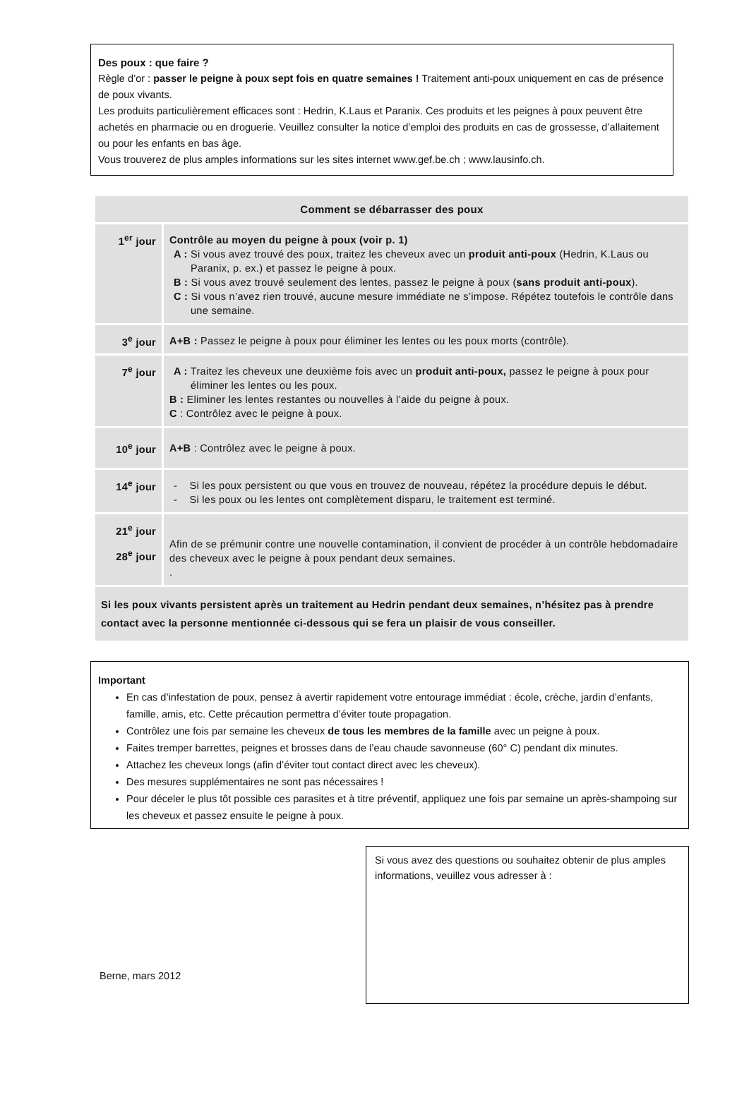Des poux : que faire ?
Règle d’or : passer le peigne à poux sept fois en quatre semaines ! Traitement anti-poux uniquement en cas de présence de poux vivants.
Les produits particulièrement efficaces sont : Hedrin, K.Laus et Paranix. Ces produits et les peignes à poux peuvent être achetés en pharmacie ou en droguerie. Veuillez consulter la notice d’emploi des produits en cas de grossesse, d’allaitement ou pour les enfants en bas âge.
Vous trouverez de plus amples informations sur les sites internet www.gef.be.ch ; www.lausinfo.ch.
| Comment se débarrasser des poux | |
| --- | --- |
| 1<sup>er</sup> jour | Contrôle au moyen du peigne à poux (voir p. 1) A : Si vous avez trouvé des poux, traitez les cheveux avec un produit anti-poux (Hedrin, K.Laus ou Paranix, p. ex.) et passez le peigne à poux. B : Si vous avez trouvé seulement des lentes, passez le peigne à poux ( sans produit anti-poux ). C : Si vous n’avez rien trouvé, aucune mesure immédiate ne s’impose. Répétez toutefois le contrôle dans une semaine. |
| 3<sup>e</sup> jour | A+B : Passez le peigne à poux pour éliminer les lentes ou les poux morts (contrôle). |
| 7<sup>e</sup> jour | A : Traitez les cheveux une deuxième fois avec un produit anti-poux, passez le peigne à poux pour éliminer les lentes ou les poux. B : Eliminer les lentes restantes ou nouvelles à l’aide du peigne à poux. C : Contrôlez avec le peigne à poux. |
| 10<sup>e</sup> jour | A+B : Contrôlez avec le peigne à poux. |
| 14<sup>e</sup> jour | - Si les poux persistent ou que vous en trouvez de nouveau, répétez la procédure depuis le début. - Si les poux ou les lentes ont complètement disparu, le traitement est terminé. |
| 21<sup>e</sup> jour 28<sup>e</sup> jour | Afin de se prémunir contre une nouvelle contamination, il convient de procéder à un contrôle hebdomadaire des cheveux avec le peigne à poux pendant deux semaines. . |
| Si les poux vivants persistent après un traitement au Hedrin pendant deux semaines, n’hésitez pas à prendre contact avec la personne mentionnée ci-dessous qui se fera un plaisir de vous conseiller. | |
Important
En cas d’infestation de poux, pensez à avertir rapidement votre entourage immédiat : école, crèche, jardin d’enfants, famille, amis, etc. Cette précaution permettra d’éviter toute propagation.
Contrôlez une fois par semaine les cheveux de tous les membres de la famille avec un peigne à poux.
Faites tremper barrettes, peignes et brosses dans de l’eau chaude savonneuse (60° C) pendant dix minutes.
Attachez les cheveux longs (afin d’éviter tout contact direct avec les cheveux).
Des mesures supplémentaires ne sont pas nécessaires !
Pour déceler le plus tôt possible ces parasites et à titre préventif, appliquez une fois par semaine un après-shampoing sur les cheveux et passez ensuite le peigne à poux.
Berne, mars 2012
Si vous avez des questions ou souhaitez obtenir de plus amples informations, veuillez vous adresser à :